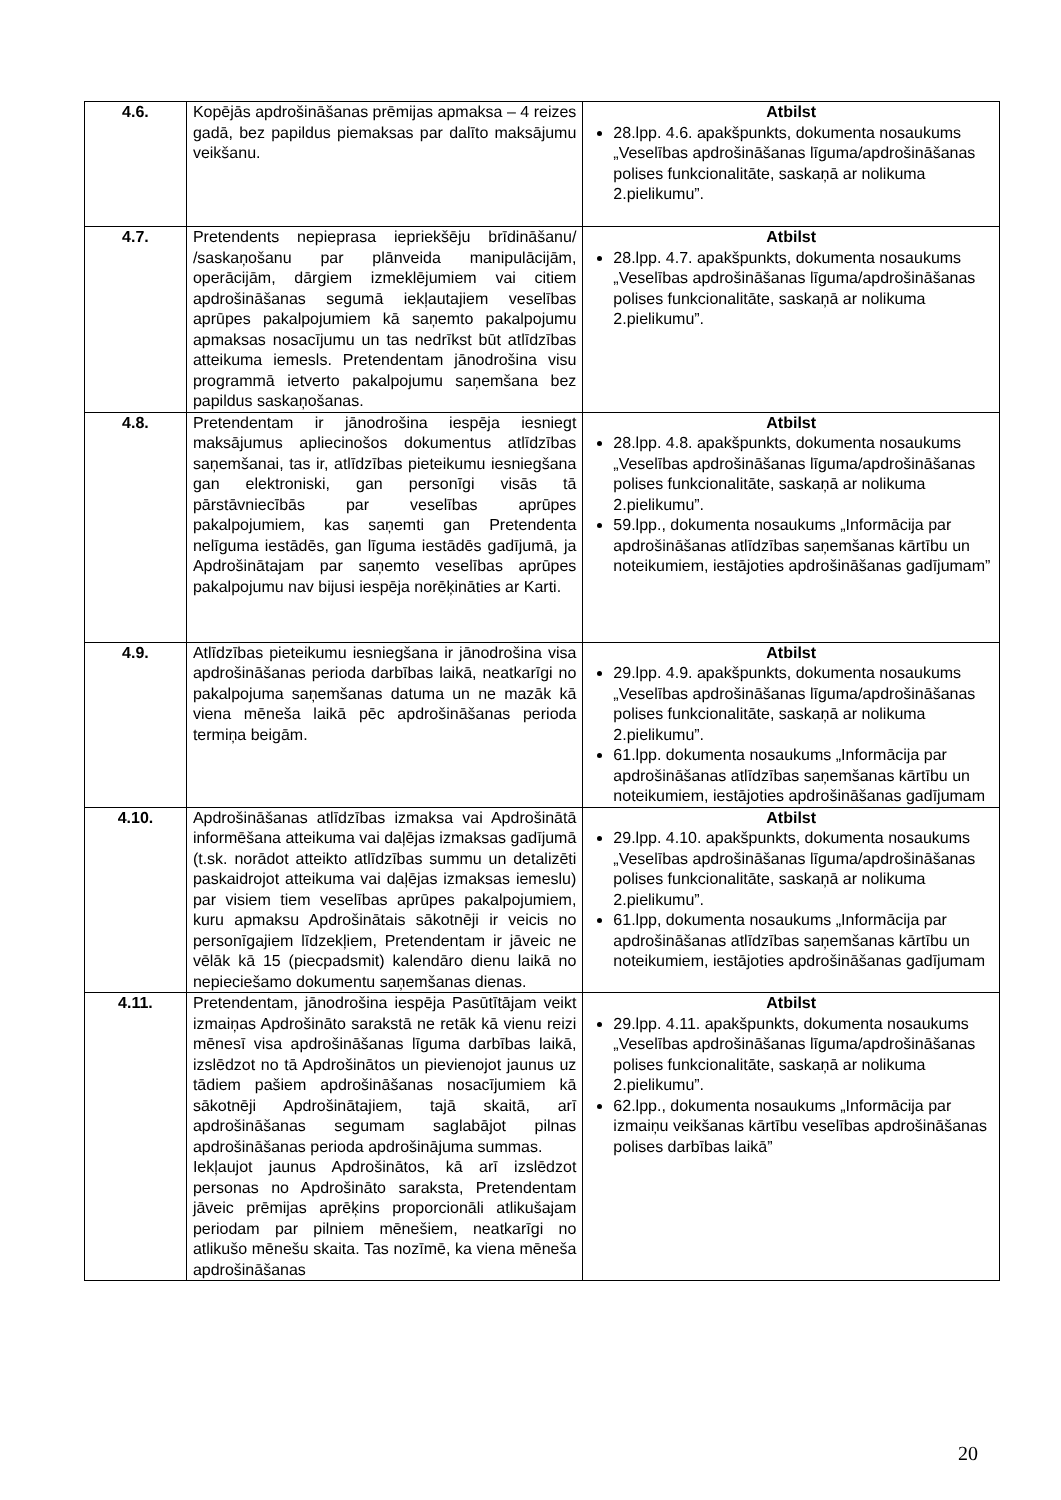| 4.6. | Kopējās apdrošināšanas prēmijas apmaksa – 4 reizes gadā, bez papildus piemaksas par dalīto maksājumu veikšanu. | Atbilst 28.lpp. 4.6. apakšpunkts, dokumenta nosaukums „Veselības apdrošināšanas līguma/apdrošināšanas polises funkcionalitāte, saskaņā ar nolikuma 2.pielikumu”. |
| 4.7. | Pretendents nepieprasa iepriekšēju brīdināšanu/ /saskaņošanu par plānveida manipulācijām, operācijām, dārgiem izmeklējumiem vai citiem apdrošināšanas segumā iekļautajiem veselības aprūpes pakalpojumiem kā saņemto pakalpojumu apmaksas nosacījumu un tas nedrīkst būt atlīdzības atteikuma iemesls. Pretendentam jānodrošina visu programmā ietverto pakalpojumu saņemšana bez papildus saskaņošanas. | Atbilst 28.lpp. 4.7. apakšpunkts, dokumenta nosaukums „Veselības apdrošināšanas līguma/apdrošināšanas polises funkcionalitāte, saskaņā ar nolikuma 2.pielikumu”. |
| 4.8. | Pretendentam ir jānodrošina iespēja iesniegt maksājumus apliecinošos dokumentus atlīdzības saņemšanai, tas ir, atlīdzības pieteikumu iesniegšana gan elektroniski, gan personīgi visās tā pārstāvniecībās par veselības aprūpes pakalpojumiem, kas saņemti gan Pretendenta nelīguma iestādēs, gan līguma iestādēs gadījumā, ja Apdrošinātajam par saņemto veselības aprūpes pakalpojumu nav bijusi iespēja norēķināties ar Karti. | Atbilst 28.lpp. 4.8. apakšpunkts, dokumenta nosaukums „Veselības apdrošināšanas līguma/apdrošināšanas polises funkcionalitāte, saskaņā ar nolikuma 2.pielikumu”. 59.lpp., dokumenta nosaukums „Informācija par apdrošināšanas atlīdzības saņemšanas kārtību un noteikumiem, iestājoties apdrošināšanas gadījumam” |
| 4.9. | Atlīdzības pieteikumu iesniegšana ir jānodrošina visa apdrošināšanas perioda darbības laikā, neatkarīgi no pakalpojuma saņemšanas datuma un ne mazāk kā viena mēneša laikā pēc apdrošināšanas perioda termiņa beigām. | Atbilst 29.lpp. 4.9. apakšpunkts, dokumenta nosaukums „Veselības apdrošināšanas līguma/apdrošināšanas polises funkcionalitāte, saskaņā ar nolikuma 2.pielikumu”. 61.lpp. dokumenta nosaukums „Informācija par apdrošināšanas atlīdzības saņemšanas kārtību un noteikumiem, iestājoties apdrošināšanas gadījumam |
| 4.10. | Apdrošināšanas atlīdzības izmaksa vai Apdrošinātā informēšana atteikuma vai daļējas izmaksas gadījumā (t.sk. norādot atteikto atlīdzības summu un detalizēti paskaidrojot atteikuma vai daļējas izmaksas iemeslu) par visiem tiem veselības aprūpes pakalpojumiem, kuru apmaksu Apdrošinātais sākotnēji ir veicis no personīgajiem līdzekļiem, Pretendentam ir jāveic ne vēlāk kā 15 (piecpadsmit) kalendāro dienu laikā no nepieciešamo dokumentu saņemšanas dienas. | Atbilst 29.lpp. 4.10. apakšpunkts, dokumenta nosaukums „Veselības apdrošināšanas līguma/apdrošināšanas polises funkcionalitāte, saskaņā ar nolikuma 2.pielikumu”. 61.lpp, dokumenta nosaukums „Informācija par apdrošināšanas atlīdzības saņemšanas kārtību un noteikumiem, iestājoties apdrošināšanas gadījumam |
| 4.11. | Pretendentam, jānodrošina iespēja Pasūtītājam veikt izmaiņas Apdrošināto sarakstā ne retāk kā vienu reizi mēnesī visa apdrošināšanas līguma darbības laikā, izslēdzot no tā Apdrošinātos un pievienojot jaunus uz tādiem pašiem apdrošināšanas nosacījumiem kā sākotnēji Apdrošinātajiem, tajā skaitā, arī apdrošināšanas segumam saglabājot pilnas apdrošināšanas perioda apdrošinājuma summas. Iekļaujot jaunus Apdrošinātos, kā arī izslēdzot personas no Apdrošināto saraksta, Pretendentam jāveic prēmijas aprēķins proporcionāli atlikušajam periodam par pilniem mēnešiem, neatkarīgi no atlikušo mēnešu skaita. Tas nozīmē, ka viena mēneša apdrošināšanas | Atbilst 29.lpp. 4.11. apakšpunkts, dokumenta nosaukums „Veselības apdrošināšanas līguma/apdrošināšanas polises funkcionalitāte, saskaņā ar nolikuma 2.pielikumu”. 62.lpp., dokumenta nosaukums „Informācija par izmaiņu veikšanas kārtību veselības apdrošināšanas polises darbības laikā” |
20